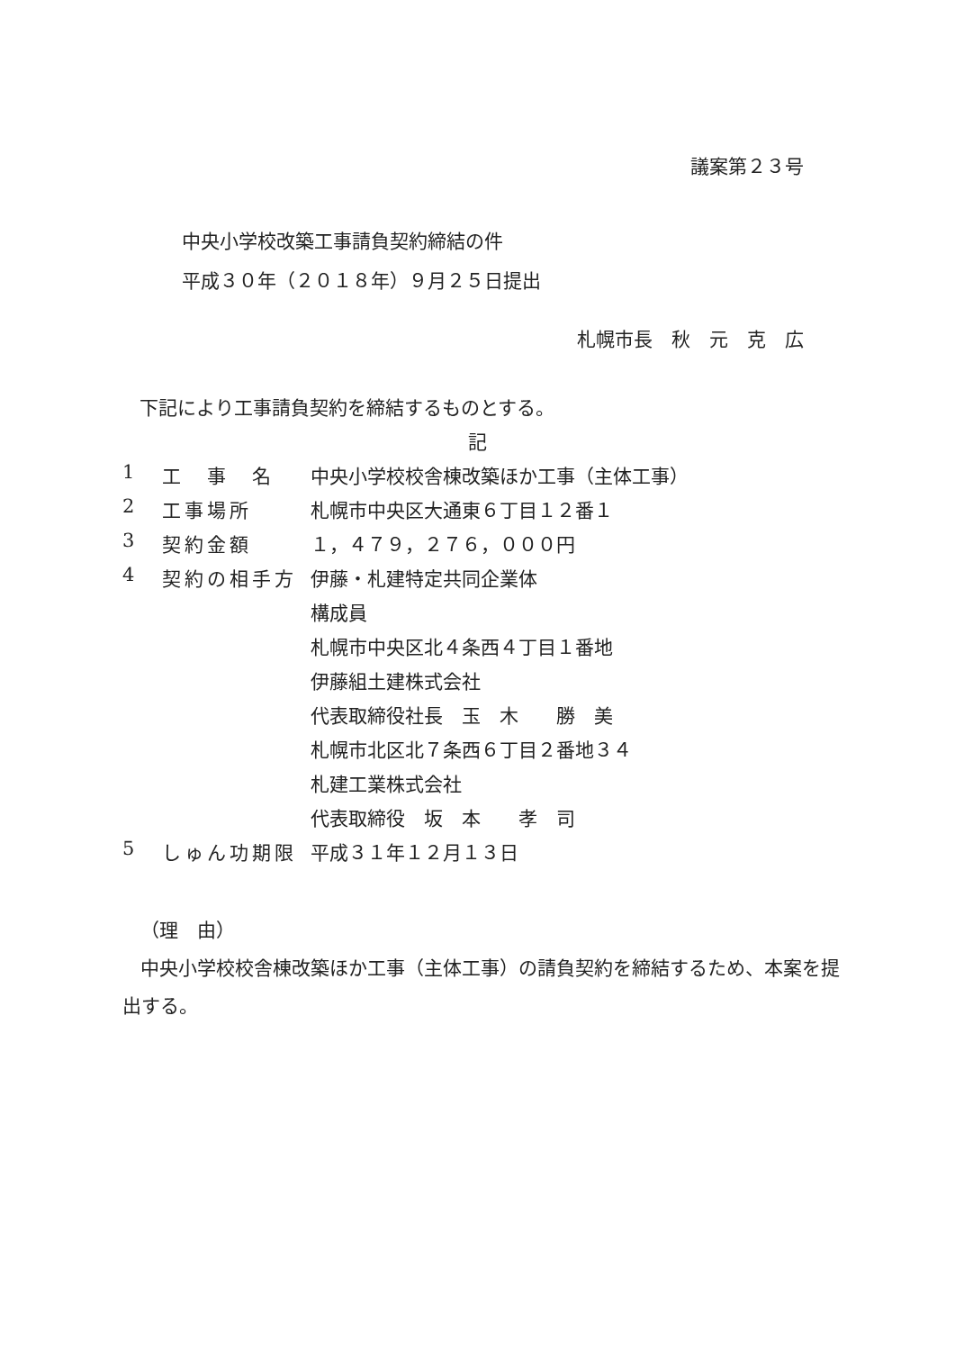議案第２３号
中央小学校改築工事請負契約締結の件
平成３０年（２０１８年）９月２５日提出
札幌市長　秋　元　克　広
下記により工事請負契約を締結するものとする。
記
| 1 | 工 事 名 | 中央小学校校舎棟改築ほか工事（主体工事） |
| 2 | 工事場所 | 札幌市中央区大通東６丁目１２番１ |
| 3 | 契約金額 | １，４７９，２７６，０００円 |
| 4 | 契約の相手方 | 伊藤・札建特定共同企業体 |
| | | 構成員 |
| | | 札幌市中央区北４条西４丁目１番地 |
| | | 伊藤組土建株式会社 |
| | | 代表取締役社長 玉 木 勝 美 |
| | | 札幌市北区北７条西６丁目２番地３４ |
| | | 札建工業株式会社 |
| | | 代表取締役 坂 本 孝 司 |
| 5 | しゅん功期限 | 平成３１年１２月１３日 |
（理　由）
中央小学校校舎棟改築ほか工事（主体工事）の請負契約を締結するため、本案を提出する。